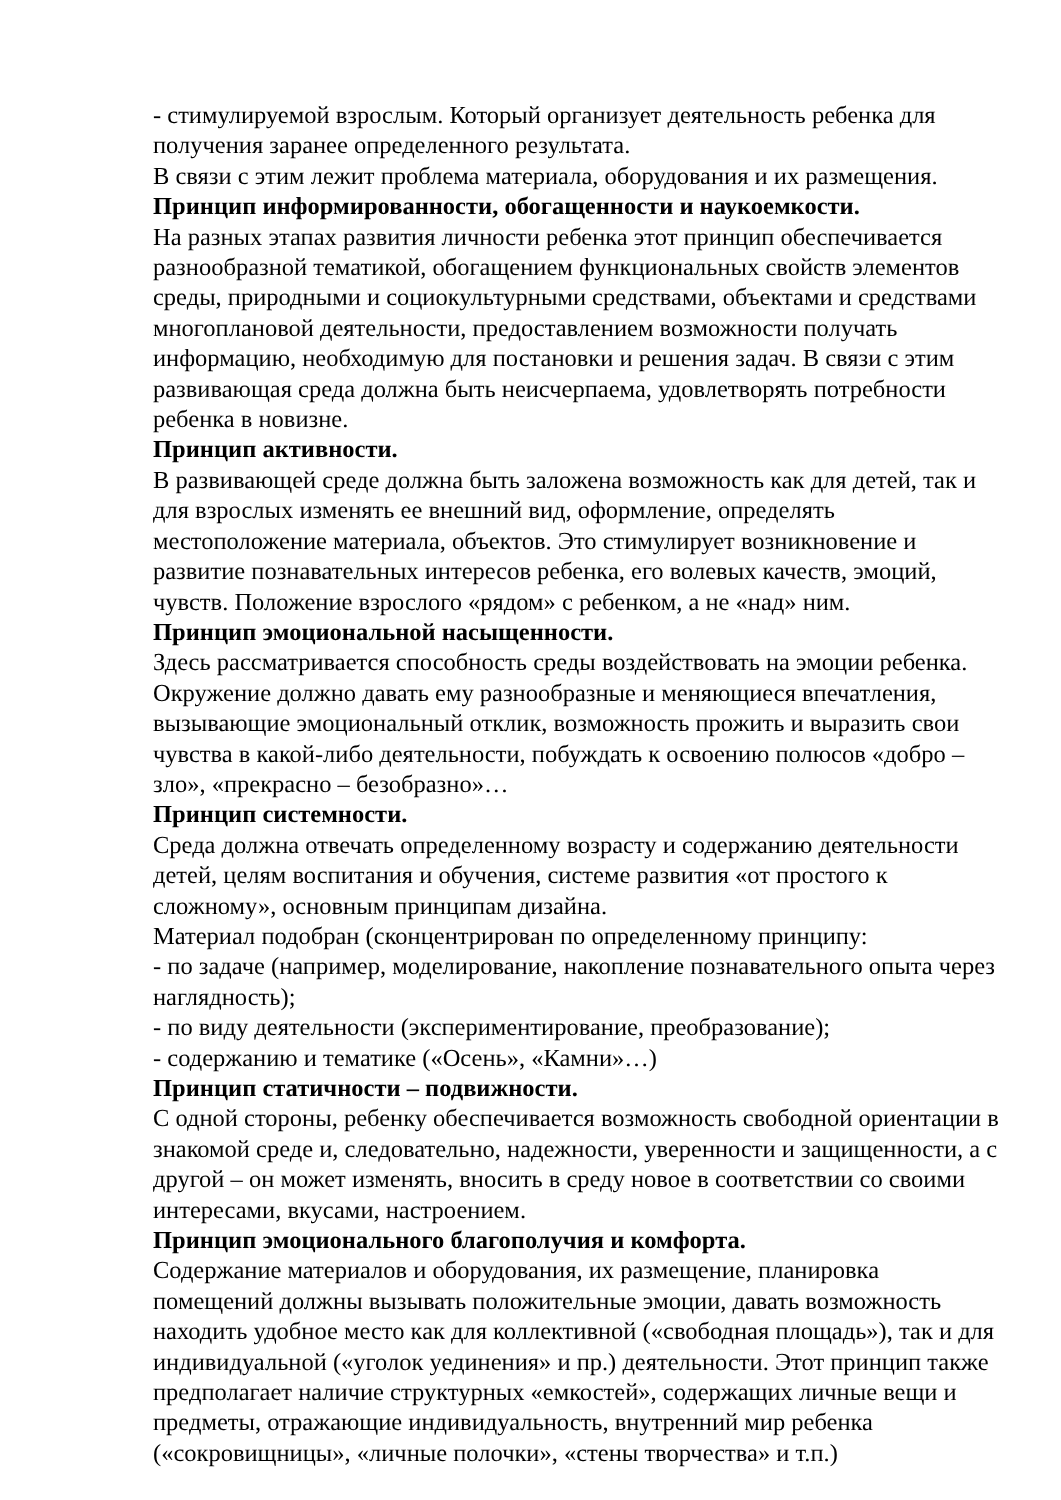- стимулируемой взрослым. Который организует деятельность ребенка для получения заранее определенного результата.
В связи с этим лежит проблема материала, оборудования и их размещения.
Принцип информированности, обогащенности и наукоемкости.
На разных этапах развития личности ребенка этот принцип обеспечивается разнообразной тематикой, обогащением функциональных свойств элементов среды, природными и социокультурными средствами, объектами и средствами многоплановой деятельности, предоставлением возможности получать информацию, необходимую для постановки и решения задач. В связи с этим развивающая среда должна быть неисчерпаема, удовлетворять потребности ребенка в новизне.
Принцип активности.
В развивающей среде должна быть заложена возможность как для детей, так и для взрослых изменять ее внешний вид, оформление, определять местоположение материала, объектов. Это стимулирует возникновение и развитие познавательных интересов ребенка, его волевых качеств, эмоций, чувств. Положение взрослого «рядом» с ребенком, а не «над» ним.
Принцип эмоциональной насыщенности.
Здесь рассматривается способность среды воздействовать на эмоции ребенка. Окружение должно давать ему разнообразные и меняющиеся впечатления, вызывающие эмоциональный отклик, возможность прожить и выразить свои чувства в какой-либо деятельности, побуждать к освоению полюсов «добро – зло», «прекрасно – безобразно»…
Принцип системности.
Среда должна отвечать определенному возрасту и содержанию деятельности детей, целям воспитания и обучения, системе развития «от простого к сложному», основным принципам дизайна.
Материал подобран (сконцентрирован по определенному принципу:
- по задаче (например, моделирование, накопление познавательного опыта через наглядность);
- по виду деятельности (экспериментирование, преобразование);
- содержанию и тематике («Осень», «Камни»…)
Принцип статичности – подвижности.
С одной стороны, ребенку обеспечивается возможность свободной ориентации в знакомой среде и, следовательно, надежности, уверенности и защищенности, а с другой – он может изменять, вносить в среду новое в соответствии со своими интересами, вкусами, настроением.
Принцип эмоционального благополучия и комфорта.
Содержание материалов и оборудования, их размещение, планировка помещений должны вызывать положительные эмоции, давать возможность находить удобное место как для коллективной («свободная площадь»), так и для индивидуальной («уголок уединения» и пр.) деятельности. Этот принцип также предполагает наличие структурных «емкостей», содержащих личные вещи и предметы, отражающие индивидуальность, внутренний мир ребенка («сокровищницы», «личные полочки», «стены творчества» и т.п.)